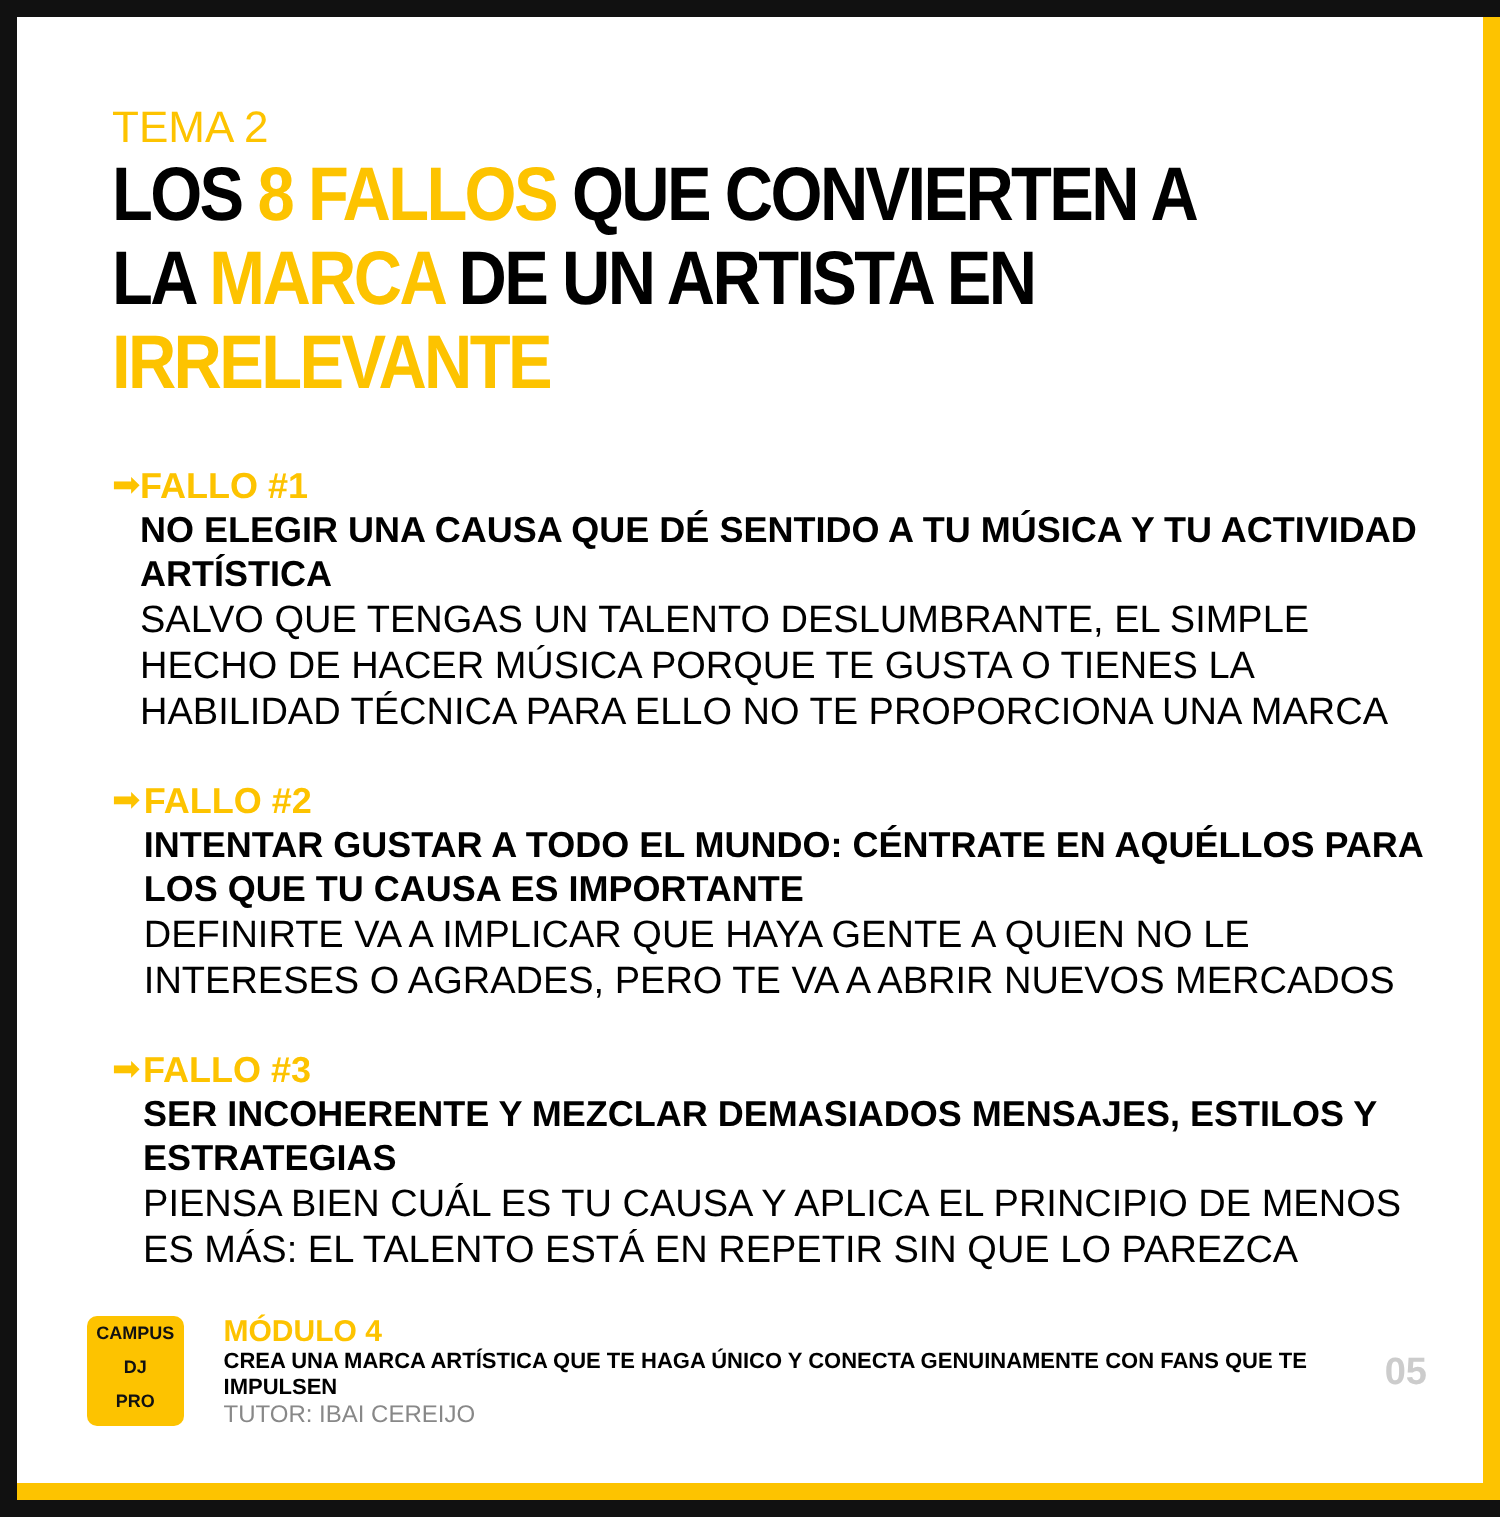TEMA 2
LOS 8 FALLOS QUE CONVIERTEN A LA MARCA DE UN ARTISTA EN IRRELEVANTE
➡
FALLO #1
NO ELEGIR UNA CAUSA QUE DÉ SENTIDO A TU MÚSICA Y TU ACTIVIDAD ARTÍSTICA
SALVO QUE TENGAS UN TALENTO DESLUMBRANTE, EL SIMPLE HECHO DE HACER MÚSICA PORQUE TE GUSTA O TIENES LA HABILIDAD TÉCNICA PARA ELLO NO TE PROPORCIONA UNA MARCA
➡
FALLO #2
INTENTAR GUSTAR A TODO EL MUNDO: CÉNTRATE EN AQUÉLLOS PARA LOS QUE TU CAUSA ES IMPORTANTE
DEFINIRTE VA A IMPLICAR QUE HAYA GENTE A QUIEN NO LE INTERESES O AGRADES, PERO TE VA A ABRIR NUEVOS MERCADOS
➡
FALLO #3
SER INCOHERENTE Y MEZCLAR DEMASIADOS MENSAJES, ESTILOS Y ESTRATEGIAS
PIENSA BIEN CUÁL ES TU CAUSA Y APLICA EL PRINCIPIO DE MENOS ES MÁS: EL TALENTO ESTÁ EN REPETIR SIN QUE LO PAREZCA
CAMPUS
DJ
PRO
MÓDULO 4
CREA UNA MARCA ARTÍSTICA QUE TE HAGA ÚNICO Y CONECTA GENUINAMENTE CON FANS QUE TE IMPULSEN
TUTOR: IBAI CEREIJO
05